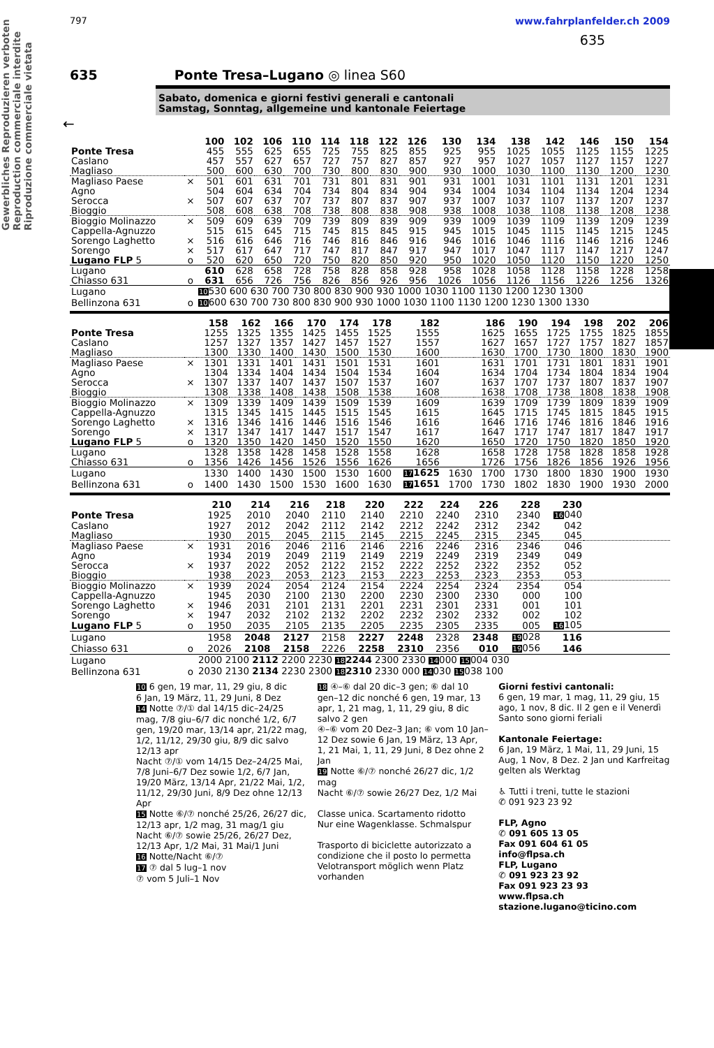Gewerbliches Reproduzieren verboten
Reproduction commerciale interdite
Riproduzione commerciale vietata
797 www.fahrplanfelder.ch 2009
635
635 Ponte Tresa–Lugano ◎ linea S60
Sabato, domenica e giorni festivi generali e cantonali
Samstag, Sonntag, allgemeine und kantonale Feiertage
←
| | | 100 | 102 | 106 | 110 | 114 | 118 | 122 | 126 | 130 | 134 | 138 | 142 | 146 | 150 | 154 |
| Ponte Tresa | | 455 | 555 | 625 | 655 | 725 | 755 | 825 | 855 | 925 | 955 | 1025 | 1055 | 1125 | 1155 | 1225 |
| Caslano | | 457 | 557 | 627 | 657 | 727 | 757 | 827 | 857 | 927 | 957 | 1027 | 1057 | 1127 | 1157 | 1227 |
| Magliaso | | 500 | 600 | 630 | 700 | 730 | 800 | 830 | 900 | 930 | 1000 | 1030 | 1100 | 1130 | 1200 | 1230 |
| Magliaso Paese | × | 501 | 601 | 631 | 701 | 731 | 801 | 831 | 901 | 931 | 1001 | 1031 | 1101 | 1131 | 1201 | 1231 |
| Agno | | 504 | 604 | 634 | 704 | 734 | 804 | 834 | 904 | 934 | 1004 | 1034 | 1104 | 1134 | 1204 | 1234 |
| Serocca | × | 507 | 607 | 637 | 707 | 737 | 807 | 837 | 907 | 937 | 1007 | 1037 | 1107 | 1137 | 1207 | 1237 |
| Bioggio | | 508 | 608 | 638 | 708 | 738 | 808 | 838 | 908 | 938 | 1008 | 1038 | 1108 | 1138 | 1208 | 1238 |
| Bioggio Molinazzo | × | 509 | 609 | 639 | 709 | 739 | 809 | 839 | 909 | 939 | 1009 | 1039 | 1109 | 1139 | 1209 | 1239 |
| Cappella-Agnuzzo | | 515 | 615 | 645 | 715 | 745 | 815 | 845 | 915 | 945 | 1015 | 1045 | 1115 | 1145 | 1215 | 1245 |
| Sorengo Laghetto | × | 516 | 616 | 646 | 716 | 746 | 816 | 846 | 916 | 946 | 1016 | 1046 | 1116 | 1146 | 1216 | 1246 |
| Sorengo | × | 517 | 617 | 647 | 717 | 747 | 817 | 847 | 917 | 947 | 1017 | 1047 | 1117 | 1147 | 1217 | 1247 |
| Lugano FLP 5 | o | 520 | 620 | 650 | 720 | 750 | 820 | 850 | 920 | 950 | 1020 | 1050 | 1120 | 1150 | 1220 | 1250 |
| Lugano | | 610 | 628 | 658 | 728 | 758 | 828 | 858 | 928 | 958 | 1028 | 1058 | 1128 | 1158 | 1228 | 1258 |
| Chiasso 631 | o | 631 | 656 | 726 | 756 | 826 | 856 | 926 | 956 | 1026 | 1056 | 1126 | 1156 | 1226 | 1256 | 1326 |
| Lugano | | 10 530 600 630 700 730 800 830 900 930 1000 1030 1100 1130 1200 1230 1300 | | | | | | | | | | | | | | |
| Bellinzona 631 | o | 10 600 630 700 730 800 830 900 930 1000 1030 1100 1130 1200 1230 1300 1330 | | | | | | | | | | | | | | |
| | | 158 | 162 | 166 | 170 | 174 | 178 | 182 | | 186 | 190 | 194 | 198 | 202 | 206 |
| Ponte Tresa | | 1255 | 1325 | 1355 | 1425 | 1455 | 1525 | 1555 | | 1625 | 1655 | 1725 | 1755 | 1825 | 1855 |
| Caslano | | 1257 | 1327 | 1357 | 1427 | 1457 | 1527 | 1557 | | 1627 | 1657 | 1727 | 1757 | 1827 | 1857 |
| Magliaso | | 1300 | 1330 | 1400 | 1430 | 1500 | 1530 | 1600 | | 1630 | 1700 | 1730 | 1800 | 1830 | 1900 |
| Magliaso Paese | × | 1301 | 1331 | 1401 | 1431 | 1501 | 1531 | 1601 | | 1631 | 1701 | 1731 | 1801 | 1831 | 1901 |
| Agno | | 1304 | 1334 | 1404 | 1434 | 1504 | 1534 | 1604 | | 1634 | 1704 | 1734 | 1804 | 1834 | 1904 |
| Serocca | × | 1307 | 1337 | 1407 | 1437 | 1507 | 1537 | 1607 | | 1637 | 1707 | 1737 | 1807 | 1837 | 1907 |
| Bioggio | | 1308 | 1338 | 1408 | 1438 | 1508 | 1538 | 1608 | | 1638 | 1708 | 1738 | 1808 | 1838 | 1908 |
| Bioggio Molinazzo | × | 1309 | 1339 | 1409 | 1439 | 1509 | 1539 | 1609 | | 1639 | 1709 | 1739 | 1809 | 1839 | 1909 |
| Cappella-Agnuzzo | | 1315 | 1345 | 1415 | 1445 | 1515 | 1545 | 1615 | | 1645 | 1715 | 1745 | 1815 | 1845 | 1915 |
| Sorengo Laghetto | × | 1316 | 1346 | 1416 | 1446 | 1516 | 1546 | 1616 | | 1646 | 1716 | 1746 | 1816 | 1846 | 1916 |
| Sorengo | × | 1317 | 1347 | 1417 | 1447 | 1517 | 1547 | 1617 | | 1647 | 1717 | 1747 | 1817 | 1847 | 1917 |
| Lugano FLP 5 | o | 1320 | 1350 | 1420 | 1450 | 1520 | 1550 | 1620 | | 1650 | 1720 | 1750 | 1820 | 1850 | 1920 |
| Lugano | | 1328 | 1358 | 1428 | 1458 | 1528 | 1558 | 1628 | | 1658 | 1728 | 1758 | 1828 | 1858 | 1928 |
| Chiasso 631 | o | 1356 | 1426 | 1456 | 1526 | 1556 | 1626 | 1656 | | 1726 | 1756 | 1826 | 1856 | 1926 | 1956 |
| Lugano | | 1330 | 1400 | 1430 | 1500 | 1530 | 1600 | 17 1625 | 1630 | 1700 | 1730 | 1800 | 1830 | 1900 | 1930 |
| Bellinzona 631 | o | 1400 | 1430 | 1500 | 1530 | 1600 | 1630 | 17 1651 | 1700 | 1730 | 1802 | 1830 | 1900 | 1930 | 2000 |
| | | 210 | 214 | 216 | 218 | 220 | 222 | 224 | 226 | 228 | 230 | |
| Ponte Tresa | | 1925 | 2010 | 2040 | 2110 | 2140 | 2210 | 2240 | 2310 | 2340 | 16 040 | |
| Caslano | | 1927 | 2012 | 2042 | 2112 | 2142 | 2212 | 2242 | 2312 | 2342 | 042 | |
| Magliaso | | 1930 | 2015 | 2045 | 2115 | 2145 | 2215 | 2245 | 2315 | 2345 | 045 | |
| Magliaso Paese | × | 1931 | 2016 | 2046 | 2116 | 2146 | 2216 | 2246 | 2316 | 2346 | 046 | |
| Agno | | 1934 | 2019 | 2049 | 2119 | 2149 | 2219 | 2249 | 2319 | 2349 | 049 | |
| Serocca | × | 1937 | 2022 | 2052 | 2122 | 2152 | 2222 | 2252 | 2322 | 2352 | 052 | |
| Bioggio | | 1938 | 2023 | 2053 | 2123 | 2153 | 2223 | 2253 | 2323 | 2353 | 053 | |
| Bioggio Molinazzo | × | 1939 | 2024 | 2054 | 2124 | 2154 | 2224 | 2254 | 2324 | 2354 | 054 | |
| Cappella-Agnuzzo | | 1945 | 2030 | 2100 | 2130 | 2200 | 2230 | 2300 | 2330 | 000 | 100 | |
| Sorengo Laghetto | × | 1946 | 2031 | 2101 | 2131 | 2201 | 2231 | 2301 | 2331 | 001 | 101 | |
| Sorengo | × | 1947 | 2032 | 2102 | 2132 | 2202 | 2232 | 2302 | 2332 | 002 | 102 | |
| Lugano FLP 5 | o | 1950 | 2035 | 2105 | 2135 | 2205 | 2235 | 2305 | 2335 | 005 | 16 105 | |
| Lugano | | 1958 | 2048 | 2127 | 2158 | 2227 | 2248 | 2328 | 2348 | 19 028 | 116 | |
| Chiasso 631 | o | 2026 | 2108 | 2158 | 2226 | 2258 | 2310 | 2356 | 010 | 19 056 | 146 | |
| Lugano | | 2000 2100 2112 2200 2230 18 2244 2300 2330 14 000 15 004 030 | | | | | | | | | | |
| Bellinzona 631 | o | 2030 2130 2134 2230 2300 18 2310 2330 000 14 030 15 038 100 | | | | | | | | | | |
10 6 gen, 19 mar, 11, 29 giu, 8 dic
6 Jan, 19 März, 11, 29 Juni, 8 Dez
14 Notte ⑦/① dal 14/15 dic–24/25 mag, 7/8 giu–6/7 dic nonché 1/2, 6/7 gen, 19/20 mar, 13/14 apr, 21/22 mag, 1/2, 11/12, 29/30 giu, 8/9 dic salvo 12/13 apr
Nacht ⑦/① vom 14/15 Dez–24/25 Mai, 7/8 Juni–6/7 Dez sowie 1/2, 6/7 Jan, 19/20 März, 13/14 Apr, 21/22 Mai, 1/2, 11/12, 29/30 Juni, 8/9 Dez ohne 12/13 Apr
15 Notte ⑥/⑦ nonché 25/26, 26/27 dic, 12/13 apr, 1/2 mag, 31 mag/1 giu
Nacht ⑥/⑦ sowie 25/26, 26/27 Dez, 12/13 Apr, 1/2 Mai, 31 Mai/1 Juni
16 Notte/Nacht ⑥/⑦
17 ⑦ dal 5 lug–1 nov
⑦ vom 5 Juli–1 Nov
18 ④–⑥ dal 20 dic–3 gen; ⑥ dal 10 gen–12 dic nonché 6 gen, 19 mar, 13 apr, 1, 21 mag, 1, 11, 29 giu, 8 dic salvo 2 gen
④–⑥ vom 20 Dez–3 Jan; ⑥ vom 10 Jan–12 Dez sowie 6 Jan, 19 März, 13 Apr, 1, 21 Mai, 1, 11, 29 Juni, 8 Dez ohne 2 Jan
19 Notte ⑥/⑦ nonché 26/27 dic, 1/2 mag
Nacht ⑥/⑦ sowie 26/27 Dez, 1/2 Mai
Classe unica. Scartamento ridotto
Nur eine Wagenklasse. Schmalspur
Trasporto di biciclette autorizzato a condizione che il posto lo permetta
Velotransport möglich wenn Platz vorhanden
Giorni festivi cantonali:
6 gen, 19 mar, 1 mag, 11, 29 giu, 15 ago, 1 nov, 8 dic. Il 2 gen e il Venerdì Santo sono giorni feriali
Kantonale Feiertage:
6 Jan, 19 März, 1 Mai, 11, 29 Juni, 15 Aug, 1 Nov, 8 Dez. 2 Jan und Karfreitag gelten als Werktag
♿ Tutti i treni, tutte le stazioni
✆ 091 923 23 92
FLP, Agno
✆ 091 605 13 05
Fax 091 604 61 05
info@flpsa.ch
FLP, Lugano
✆ 091 923 23 92
Fax 091 923 23 93
www.flpsa.ch
stazione.lugano@ticino.com